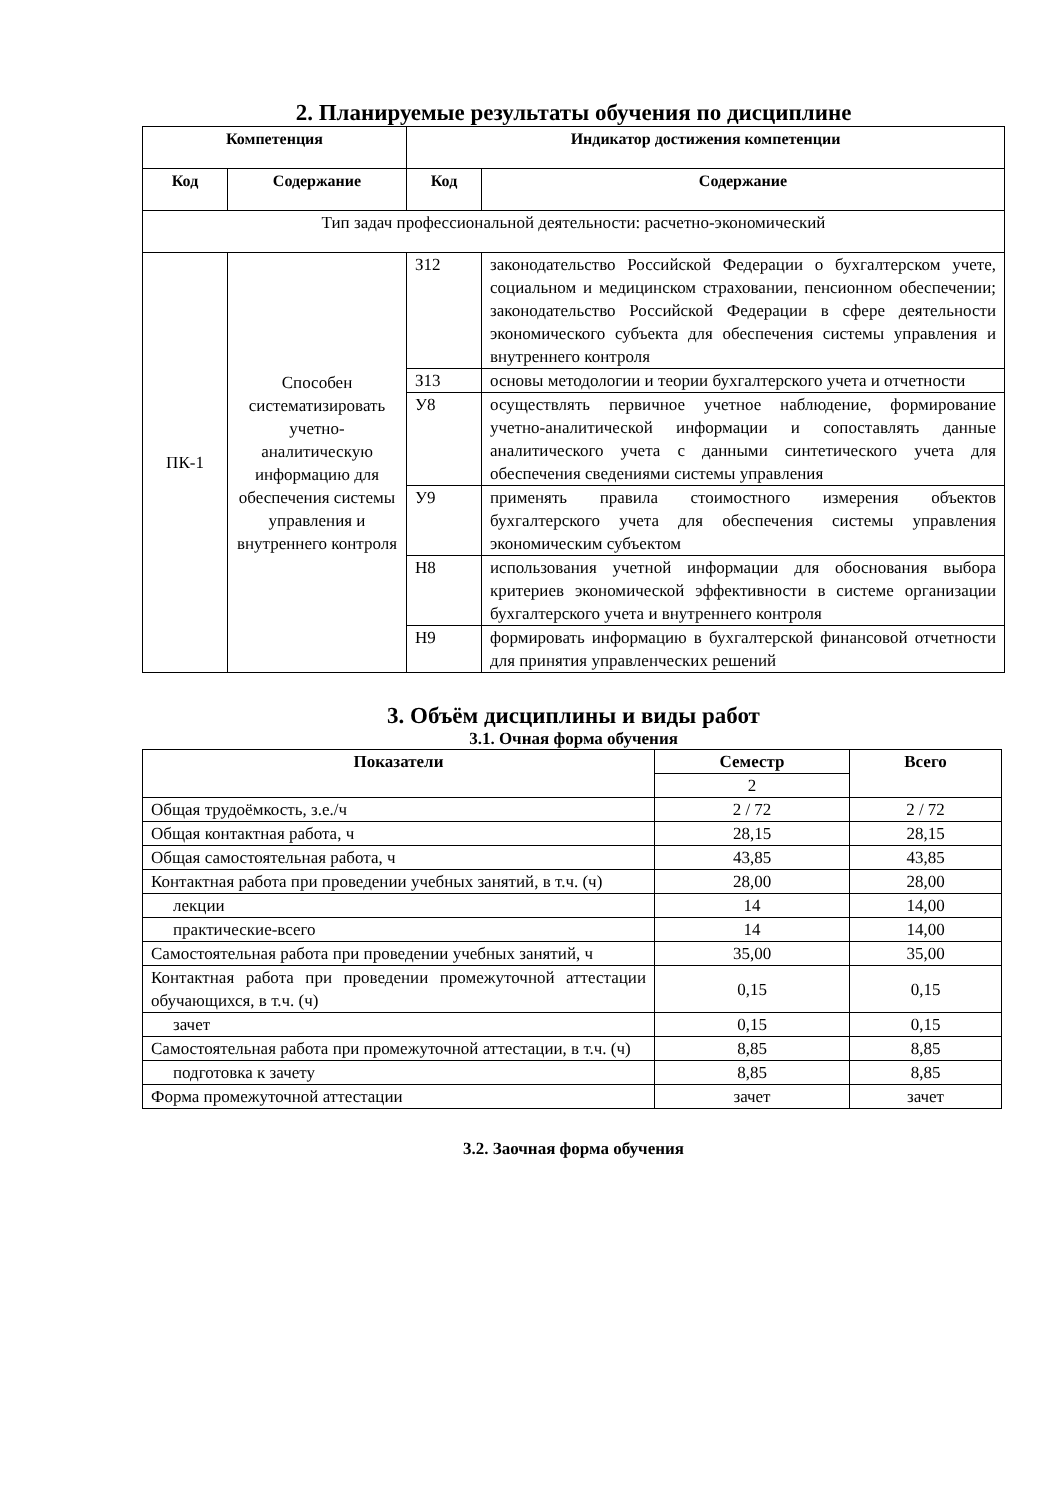2. Планируемые результаты обучения по дисциплине
| Компетенция | | Индикатор достижения компетенции | |
| --- | --- | --- | --- |
| Код | Содержание | Код | Содержание |
| Тип задач профессиональной деятельности: расчетно-экономический | | | |
| ПК-1 | Способен систематизировать учетно-аналитическую информацию для обеспечения системы управления и внутреннего контроля | З12 | законодательство Российской Федерации о бухгалтерском учете, социальном и медицинском страховании, пенсионном обеспечении; законодательство Российской Федерации в сфере деятельности экономического субъекта для обеспечения системы управления и внутреннего контроля |
| | | З13 | основы методологии и теории бухгалтерского учета и отчетности |
| | | У8 | осуществлять первичное учетное наблюдение, формирование учетно-аналитической информации и сопоставлять данные аналитического учета с данными синтетического учета для обеспечения сведениями системы управления |
| | | У9 | применять правила стоимостного измерения объектов бухгалтерского учета для обеспечения системы управления экономическим субъектом |
| | | Н8 | использования учетной информации для обоснования выбора критериев экономической эффективности в системе организации бухгалтерского учета и внутреннего контроля |
| | | Н9 | формировать информацию в бухгалтерской финансовой отчетности для принятия управленческих решений |
3. Объём дисциплины и виды работ
3.1. Очная форма обучения
| Показатели | Семестр | Всего |
| --- | --- | --- |
| | 2 | |
| Общая трудоёмкость, з.е./ч | 2 / 72 | 2 / 72 |
| Общая контактная работа, ч | 28,15 | 28,15 |
| Общая самостоятельная работа, ч | 43,85 | 43,85 |
| Контактная работа при проведении учебных занятий, в т.ч. (ч) | 28,00 | 28,00 |
| лекции | 14 | 14,00 |
| практические-всего | 14 | 14,00 |
| Самостоятельная работа при проведении учебных занятий, ч | 35,00 | 35,00 |
| Контактная работа при проведении промежуточной аттестации обучающихся, в т.ч. (ч) | 0,15 | 0,15 |
| зачет | 0,15 | 0,15 |
| Самостоятельная работа при промежуточной аттестации, в т.ч. (ч) | 8,85 | 8,85 |
| подготовка к зачету | 8,85 | 8,85 |
| Форма промежуточной аттестации | зачет | зачет |
3.2. Заочная форма обучения